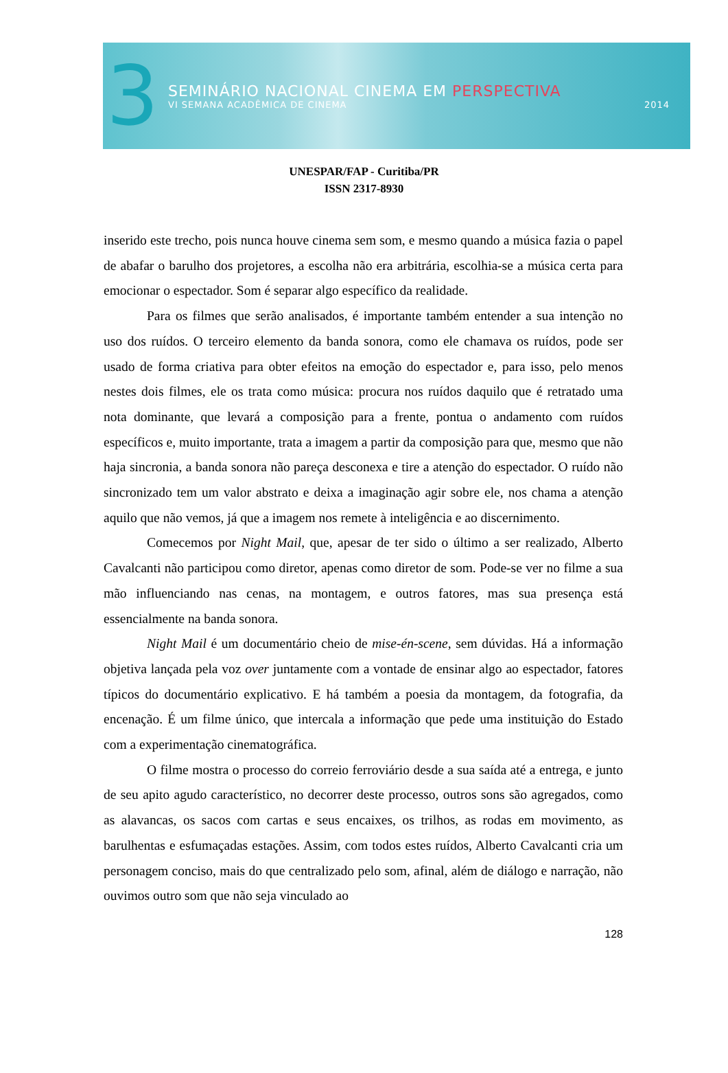3
SEMINÁRIO NACIONAL CINEMA EM PERSPECTIVA
VI SEMANA ACADÊMICA DE CINEMA 2014
UNESPAR/FAP - Curitiba/PR
ISSN 2317-8930
inserido este trecho, pois nunca houve cinema sem som, e mesmo quando a música fazia o papel de abafar o barulho dos projetores, a escolha não era arbitrária, escolhia-se a música certa para emocionar o espectador. Som é separar algo específico da realidade.
Para os filmes que serão analisados, é importante também entender a sua intenção no uso dos ruídos. O terceiro elemento da banda sonora, como ele chamava os ruídos, pode ser usado de forma criativa para obter efeitos na emoção do espectador e, para isso, pelo menos nestes dois filmes, ele os trata como música: procura nos ruídos daquilo que é retratado uma nota dominante, que levará a composição para a frente, pontua o andamento com ruídos específicos e, muito importante, trata a imagem a partir da composição para que, mesmo que não haja sincronia, a banda sonora não pareça desconexa e tire a atenção do espectador. O ruído não sincronizado tem um valor abstrato e deixa a imaginação agir sobre ele, nos chama a atenção aquilo que não vemos, já que a imagem nos remete à inteligência e ao discernimento.
Comecemos por Night Mail, que, apesar de ter sido o último a ser realizado, Alberto Cavalcanti não participou como diretor, apenas como diretor de som. Pode-se ver no filme a sua mão influenciando nas cenas, na montagem, e outros fatores, mas sua presença está essencialmente na banda sonora.
Night Mail é um documentário cheio de mise-én-scene, sem dúvidas. Há a informação objetiva lançada pela voz over juntamente com a vontade de ensinar algo ao espectador, fatores típicos do documentário explicativo. E há também a poesia da montagem, da fotografia, da encenação. É um filme único, que intercala a informação que pede uma instituição do Estado com a experimentação cinematográfica.
O filme mostra o processo do correio ferroviário desde a sua saída até a entrega, e junto de seu apito agudo característico, no decorrer deste processo, outros sons são agregados, como as alavancas, os sacos com cartas e seus encaixes, os trilhos, as rodas em movimento, as barulhentas e esfumaçadas estações. Assim, com todos estes ruídos, Alberto Cavalcanti cria um personagem conciso, mais do que centralizado pelo som, afinal, além de diálogo e narração, não ouvimos outro som que não seja vinculado ao
128